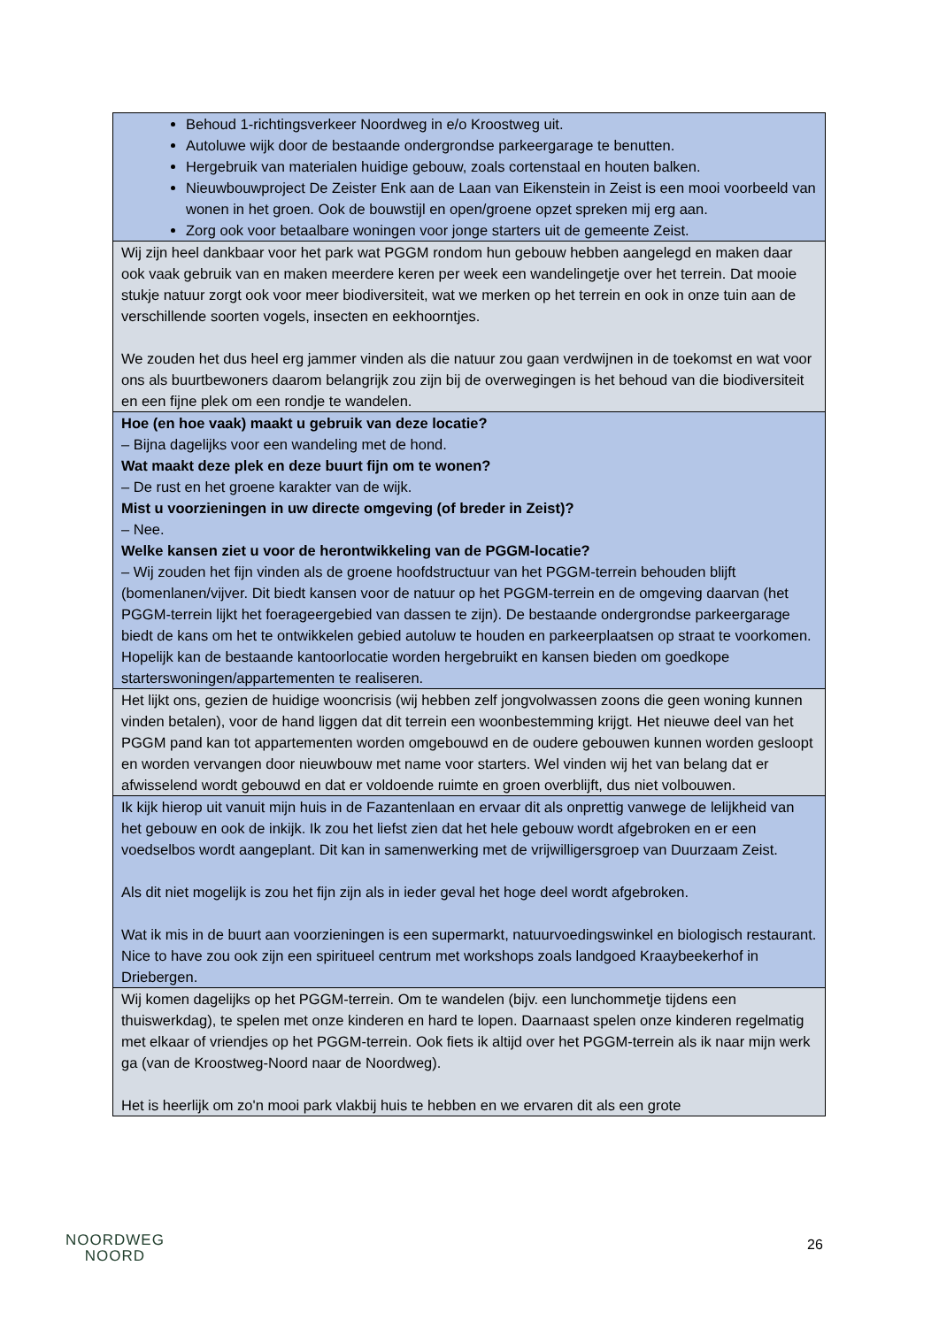| Behoud 1-richtingsverkeer Noordweg in e/o Kroostweg uit. Autoluwe wijk door de bestaande ondergrondse parkeergarage te benutten. Hergebruik van materialen huidige gebouw, zoals cortenstaal en houten balken. Nieuwbouwproject De Zeister Enk aan de Laan van Eikenstein in Zeist is een mooi voorbeeld van wonen in het groen. Ook de bouwstijl en open/groene opzet spreken mij erg aan. Zorg ook voor betaalbare woningen voor jonge starters uit de gemeente Zeist. |
| Wij zijn heel dankbaar voor het park wat PGGM rondom hun gebouw hebben aangelegd en maken daar ook vaak gebruik van en maken meerdere keren per week een wandelingetje over het terrein. Dat mooie stukje natuur zorgt ook voor meer biodiversiteit, wat we merken op het terrein en ook in onze tuin aan de verschillende soorten vogels, insecten en eekhoorntjes. We zouden het dus heel erg jammer vinden als die natuur zou gaan verdwijnen in de toekomst en wat voor ons als buurtbewoners daarom belangrijk zou zijn bij de overwegingen is het behoud van die biodiversiteit en een fijne plek om een rondje te wandelen. |
| Hoe (en hoe vaak) maakt u gebruik van deze locatie? – Bijna dagelijks voor een wandeling met de hond. Wat maakt deze plek en deze buurt fijn om te wonen? – De rust en het groene karakter van de wijk. Mist u voorzieningen in uw directe omgeving (of breder in Zeist)? – Nee. Welke kansen ziet u voor de herontwikkeling van de PGGM-locatie? – Wij zouden het fijn vinden als de groene hoofdstructuur van het PGGM-terrein behouden blijft (bomenlanen/vijver. Dit biedt kansen voor de natuur op het PGGM-terrein en de omgeving daarvan (het PGGM-terrein lijkt het foerageergebied van dassen te zijn). De bestaande ondergrondse parkeergarage biedt de kans om het te ontwikkelen gebied autoluw te houden en parkeerplaatsen op straat te voorkomen. Hopelijk kan de bestaande kantoorlocatie worden hergebruikt en kansen bieden om goedkope starterswoningen/appartementen te realiseren. |
| Het lijkt ons, gezien de huidige wooncrisis (wij hebben zelf jongvolwassen zoons die geen woning kunnen vinden betalen), voor de hand liggen dat dit terrein een woonbestemming krijgt. Het nieuwe deel van het PGGM pand kan tot appartementen worden omgebouwd en de oudere gebouwen kunnen worden gesloopt en worden vervangen door nieuwbouw met name voor starters. Wel vinden wij het van belang dat er afwisselend wordt gebouwd en dat er voldoende ruimte en groen overblijft, dus niet volbouwen. |
| Ik kijk hierop uit vanuit mijn huis in de Fazantenlaan en ervaar dit als onprettig vanwege de lelijkheid van het gebouw en ook de inkijk. Ik zou het liefst zien dat het hele gebouw wordt afgebroken en er een voedselbos wordt aangeplant. Dit kan in samenwerking met de vrijwilligersgroep van Duurzaam Zeist. Als dit niet mogelijk is zou het fijn zijn als in ieder geval het hoge deel wordt afgebroken. Wat ik mis in de buurt aan voorzieningen is een supermarkt, natuurvoedingswinkel en biologisch restaurant. Nice to have zou ook zijn een spiritueel centrum met workshops zoals landgoed Kraaybeekerhof in Driebergen. |
| Wij komen dagelijks op het PGGM-terrein. Om te wandelen (bijv. een lunchommetje tijdens een thuiswerkdag), te spelen met onze kinderen en hard te lopen. Daarnaast spelen onze kinderen regelmatig met elkaar of vriendjes op het PGGM-terrein. Ook fiets ik altijd over het PGGM-terrein als ik naar mijn werk ga (van de Kroostweg-Noord naar de Noordweg). Het is heerlijk om zo'n mooi park vlakbij huis te hebben en we ervaren dit als een grote |
NOORDWEG
NOORD
26